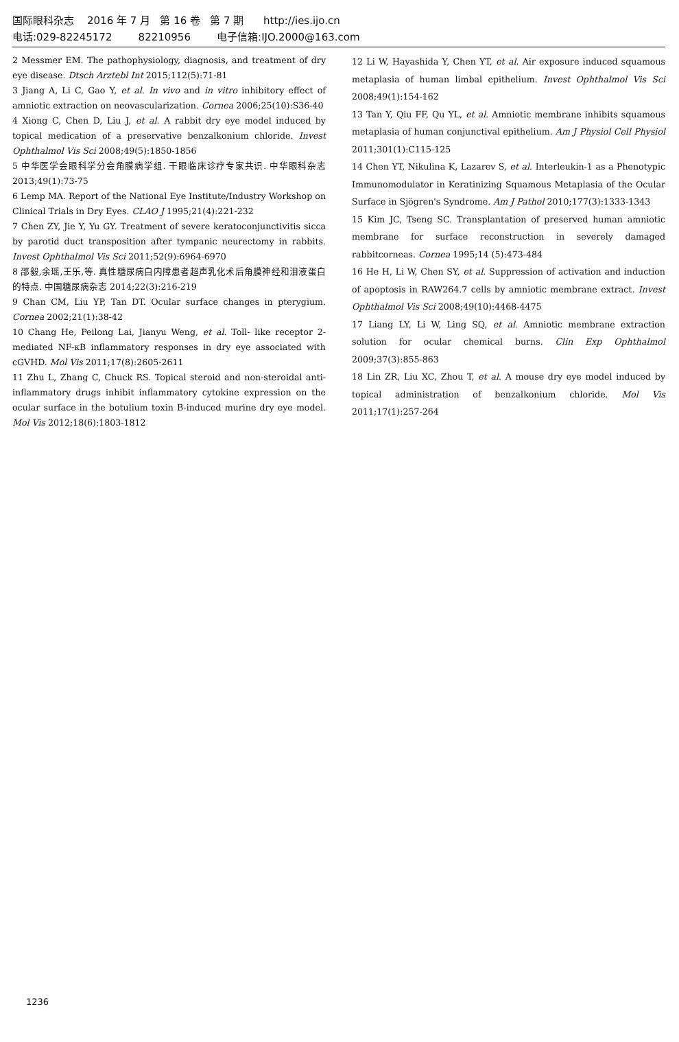国际眼科杂志 2016 年 7 月 第 16 卷 第 7 期 http://ies.ijo.cn
电话:029-82245172 82210956 电子信箱:IJO.2000@163.com
2 Messmer EM. The pathophysiology, diagnosis, and treatment of dry eye disease. Dtsch Arztebl Int 2015;112(5):71-81
3 Jiang A, Li C, Gao Y, et al. In vivo and in vitro inhibitory effect of amniotic extraction on neovascularization. Cornea 2006;25(10):S36-40
4 Xiong C, Chen D, Liu J, et al. A rabbit dry eye model induced by topical medication of a preservative benzalkonium chloride. Invest Ophthalmol Vis Sci 2008;49(5):1850-1856
5 中华医学会眼科学分会角膜病学组. 干眼临床诊疗专家共识. 中华眼科杂志 2013;49(1):73-75
6 Lemp MA. Report of the National Eye Institute/Industry Workshop on Clinical Trials in Dry Eyes. CLAO J 1995;21(4):221-232
7 Chen ZY, Jie Y, Yu GY. Treatment of severe keratoconjunctivitis sicca by parotid duct transposition after tympanic neurectomy in rabbits. Invest Ophthalmol Vis Sci 2011;52(9):6964-6970
8 邵毅,余瑶,王乐,等. 真性糖尿病白内障患者超声乳化术后角膜神经和泪液蛋白的特点. 中国糖尿病杂志 2014;22(3):216-219
9 Chan CM, Liu YP, Tan DT. Ocular surface changes in pterygium. Cornea 2002;21(1):38-42
10 Chang He, Peilong Lai, Jianyu Weng, et al. Toll- like receptor 2-mediated NF-κB inflammatory responses in dry eye associated with cGVHD. Mol Vis 2011;17(8):2605-2611
11 Zhu L, Zhang C, Chuck RS. Topical steroid and non-steroidal anti-inflammatory drugs inhibit inflammatory cytokine expression on the ocular surface in the botulium toxin B-induced murine dry eye model. Mol Vis 2012;18(6):1803-1812
12 Li W, Hayashida Y, Chen YT, et al. Air exposure induced squamous metaplasia of human limbal epithelium. Invest Ophthalmol Vis Sci 2008;49(1):154-162
13 Tan Y, Qiu FF, Qu YL, et al. Amniotic membrane inhibits squamous metaplasia of human conjunctival epithelium. Am J Physiol Cell Physiol 2011;301(1):C115-125
14 Chen YT, Nikulina K, Lazarev S, et al. Interleukin-1 as a Phenotypic Immunomodulator in Keratinizing Squamous Metaplasia of the Ocular Surface in Sjögren's Syndrome. Am J Pathol 2010;177(3):1333-1343
15 Kim JC, Tseng SC. Transplantation of preserved human amniotic membrane for surface reconstruction in severely damaged rabbitcorneas. Cornea 1995;14 (5):473-484
16 He H, Li W, Chen SY, et al. Suppression of activation and induction of apoptosis in RAW264.7 cells by amniotic membrane extract. Invest Ophthalmol Vis Sci 2008;49(10):4468-4475
17 Liang LY, Li W, Ling SQ, et al. Amniotic membrane extraction solution for ocular chemical burns. Clin Exp Ophthalmol 2009;37(3):855-863
18 Lin ZR, Liu XC, Zhou T, et al. A mouse dry eye model induced by topical administration of benzalkonium chloride. Mol Vis 2011;17(1):257-264
1236